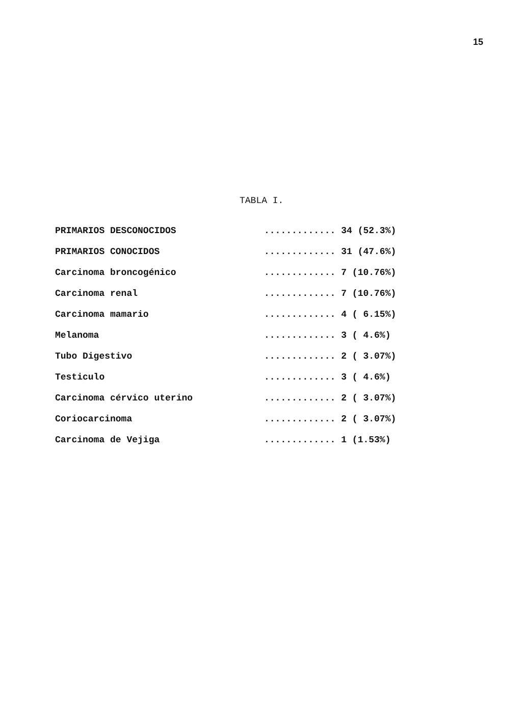15
TABLA I.
| PRIMARIOS DESCONOCIDOS | ............. 34 (52.3%) |
| PRIMARIOS CONOCIDOS | ............. 31 (47.6%) |
| Carcinoma broncogénico | ............. 7 (10.76%) |
| Carcinoma renal | ............. 7 (10.76%) |
| Carcinoma mamario | ............. 4 ( 6.15%) |
| Melanoma | ............. 3 ( 4.6%) |
| Tubo Digestivo | ............. 2 ( 3.07%) |
| Testiculo | ............. 3 ( 4.6%) |
| Carcinoma cérvico uterino | ............. 2 ( 3.07%) |
| Coriocarcinoma | ............. 2 ( 3.07%) |
| Carcinoma de Vejiga | ............. 1 (1.53%) |